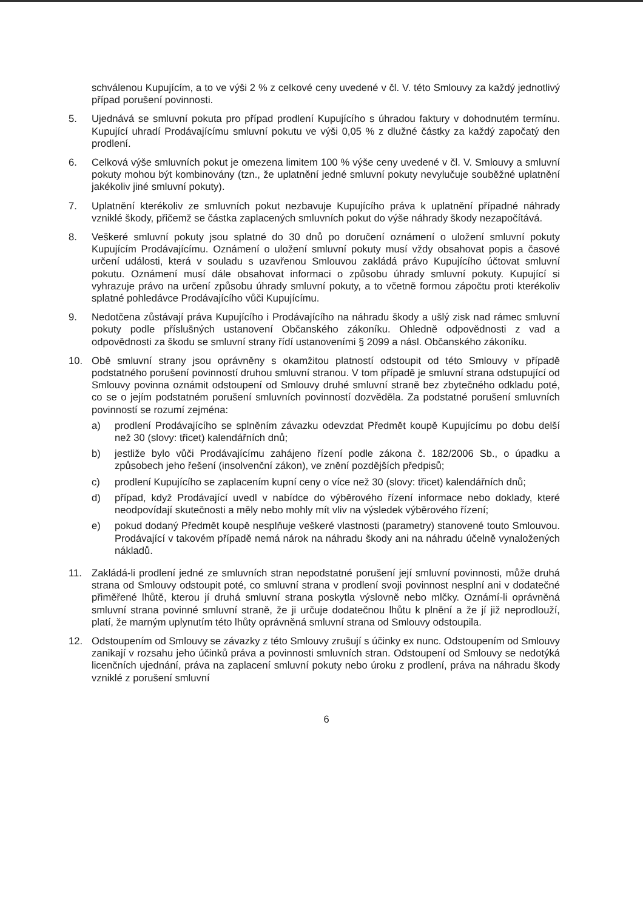schválenou Kupujícím, a to ve výši 2 % z celkové ceny uvedené v čl. V. této Smlouvy za každý jednotlivý případ porušení povinnosti.
5. Ujednává se smluvní pokuta pro případ prodlení Kupujícího s úhradou faktury v dohodnutém termínu. Kupující uhradí Prodávajícímu smluvní pokutu ve výši 0,05 % z dlužné částky za každý započatý den prodlení.
6. Celková výše smluvních pokut je omezena limitem 100 % výše ceny uvedené v čl. V. Smlouvy a smluvní pokuty mohou být kombinovány (tzn., že uplatnění jedné smluvní pokuty nevylučuje souběžné uplatnění jakékoliv jiné smluvní pokuty).
7. Uplatnění kterékoliv ze smluvních pokut nezbavuje Kupujícího práva k uplatnění případné náhrady vzniklé škody, přičemž se částka zaplacených smluvních pokut do výše náhrady škody nezapočítává.
8. Veškeré smluvní pokuty jsou splatné do 30 dnů po doručení oznámení o uložení smluvní pokuty Kupujícím Prodávajícímu. Oznámení o uložení smluvní pokuty musí vždy obsahovat popis a časové určení události, která v souladu s uzavřenou Smlouvou zakládá právo Kupujícího účtovat smluvní pokutu. Oznámení musí dále obsahovat informaci o způsobu úhrady smluvní pokuty. Kupující si vyhrazuje právo na určení způsobu úhrady smluvní pokuty, a to včetně formou zápočtu proti kterékoliv splatné pohledávce Prodávajícího vůči Kupujícímu.
9. Nedotčena zůstávají práva Kupujícího i Prodávajícího na náhradu škody a ušlý zisk nad rámec smluvní pokuty podle příslušných ustanovení Občanského zákoníku. Ohledně odpovědnosti z vad a odpovědnosti za škodu se smluvní strany řídí ustanoveními § 2099 a násl. Občanského zákoníku.
10. Obě smluvní strany jsou oprávněny s okamžitou platností odstoupit od této Smlouvy v případě podstatného porušení povinností druhou smluvní stranou. V tom případě je smluvní strana odstupující od Smlouvy povinna oznámit odstoupení od Smlouvy druhé smluvní straně bez zbytečného odkladu poté, co se o jejím podstatném porušení smluvních povinností dozvěděla. Za podstatné porušení smluvních povinností se rozumí zejména:
a) prodlení Prodávajícího se splněním závazku odevzdat Předmět koupě Kupujícímu po dobu delší než 30 (slovy: třicet) kalendářních dnů;
b) jestliže bylo vůči Prodávajícímu zahájeno řízení podle zákona č. 182/2006 Sb., o úpadku a způsobech jeho řešení (insolvenční zákon), ve znění pozdějších předpisů;
c) prodlení Kupujícího se zaplacením kupní ceny o více než 30 (slovy: třicet) kalendářních dnů;
d) případ, když Prodávající uvedl v nabídce do výběrového řízení informace nebo doklady, které neodpovídají skutečnosti a měly nebo mohly mít vliv na výsledek výběrového řízení;
e) pokud dodaný Předmět koupě nesplňuje veškeré vlastnosti (parametry) stanovené touto Smlouvou. Prodávající v takovém případě nemá nárok na náhradu škody ani na náhradu účelně vynaložených nákladů.
11. Zakládá-li prodlení jedné ze smluvních stran nepodstatné porušení její smluvní povinnosti, může druhá strana od Smlouvy odstoupit poté, co smluvní strana v prodlení svoji povinnost nesplní ani v dodatečné přiměřené lhůtě, kterou jí druhá smluvní strana poskytla výslovně nebo mlčky. Oznámí-li oprávněná smluvní strana povinné smluvní straně, že ji určuje dodatečnou lhůtu k plnění a že jí již neprodlouží, platí, že marným uplynutím této lhůty oprávněná smluvní strana od Smlouvy odstoupila.
12. Odstoupením od Smlouvy se závazky z této Smlouvy zrušují s účinky ex nunc. Odstoupením od Smlouvy zanikají v rozsahu jeho účinků práva a povinnosti smluvních stran. Odstoupení od Smlouvy se nedotýká licenčních ujednání, práva na zaplacení smluvní pokuty nebo úroku z prodlení, práva na náhradu škody vzniklé z porušení smluvní
6